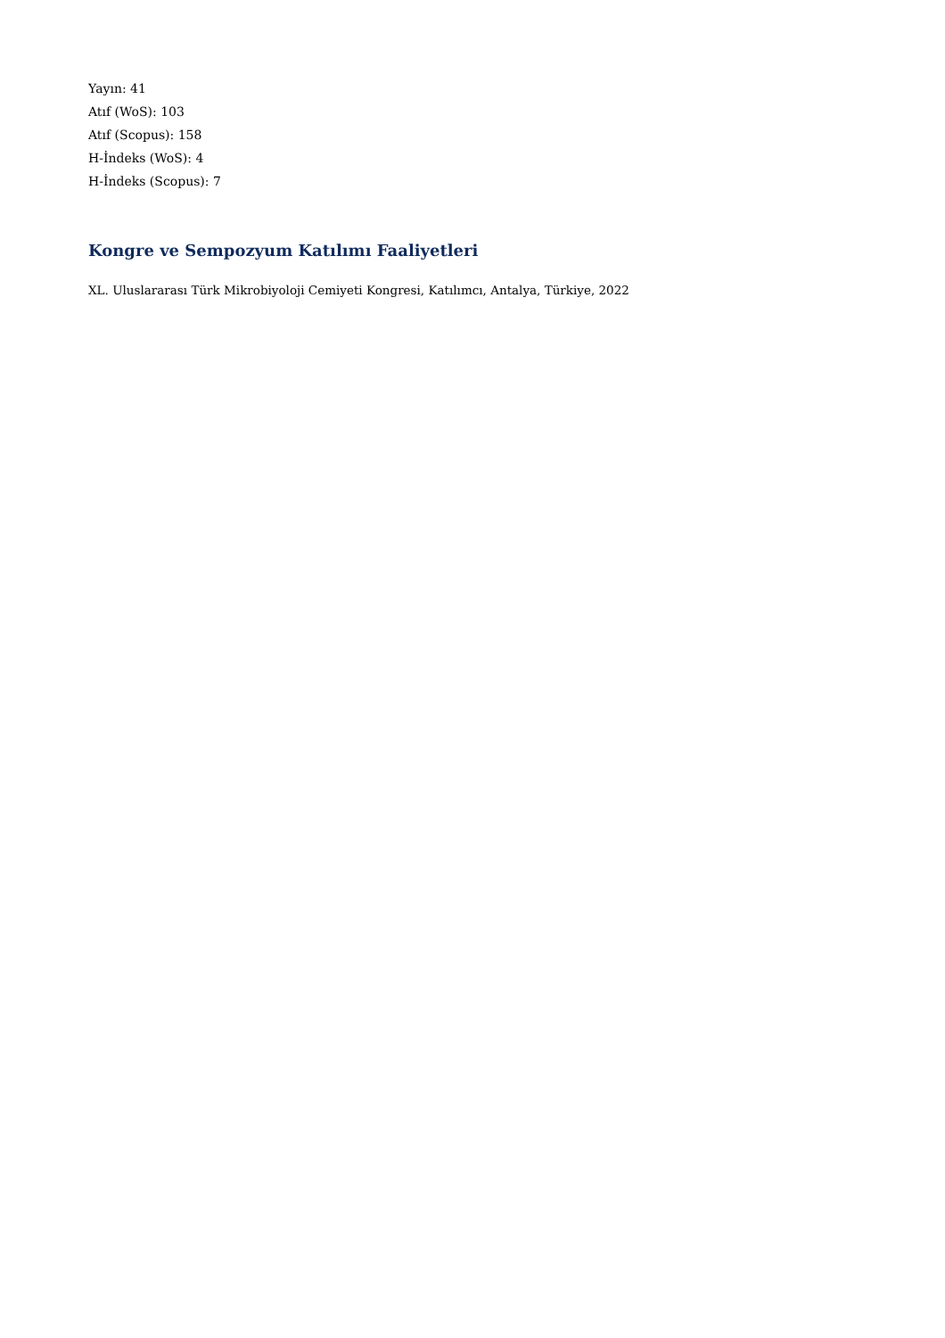Yayın: 41
Atıf (WoS): 103
Atıf (Scopus): 158
H-İndeks (WoS): 4
H-İndeks (Scopus): 7
Kongre ve Sempozyum Katılımı Faaliyetleri
XL. Uluslararası Türk Mikrobiyoloji Cemiyeti Kongresi, Katılımcı, Antalya, Türkiye, 2022